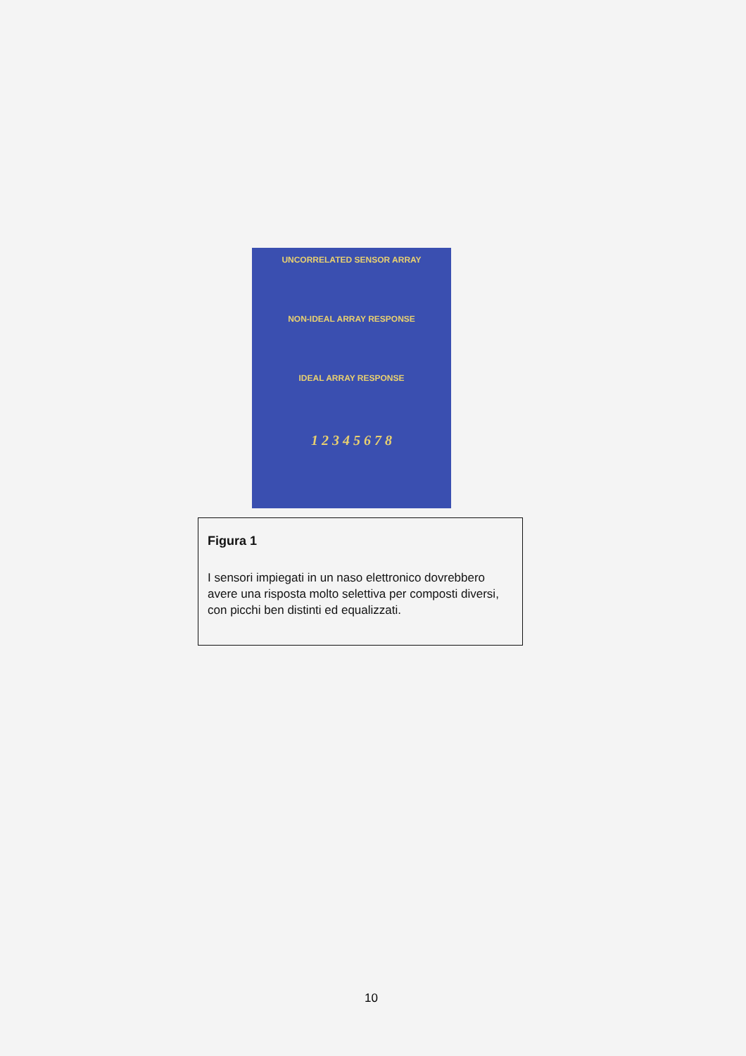UNCORRELATED SENSOR ARRAY
NON-IDEAL ARRAY RESPONSE
IDEAL ARRAY RESPONSE
1 2 3 4 5 6 7 8
Figura 1
I sensori impiegati in un naso elettronico dovrebbero avere una risposta molto selettiva per composti diversi, con picchi ben distinti ed equalizzati.
10